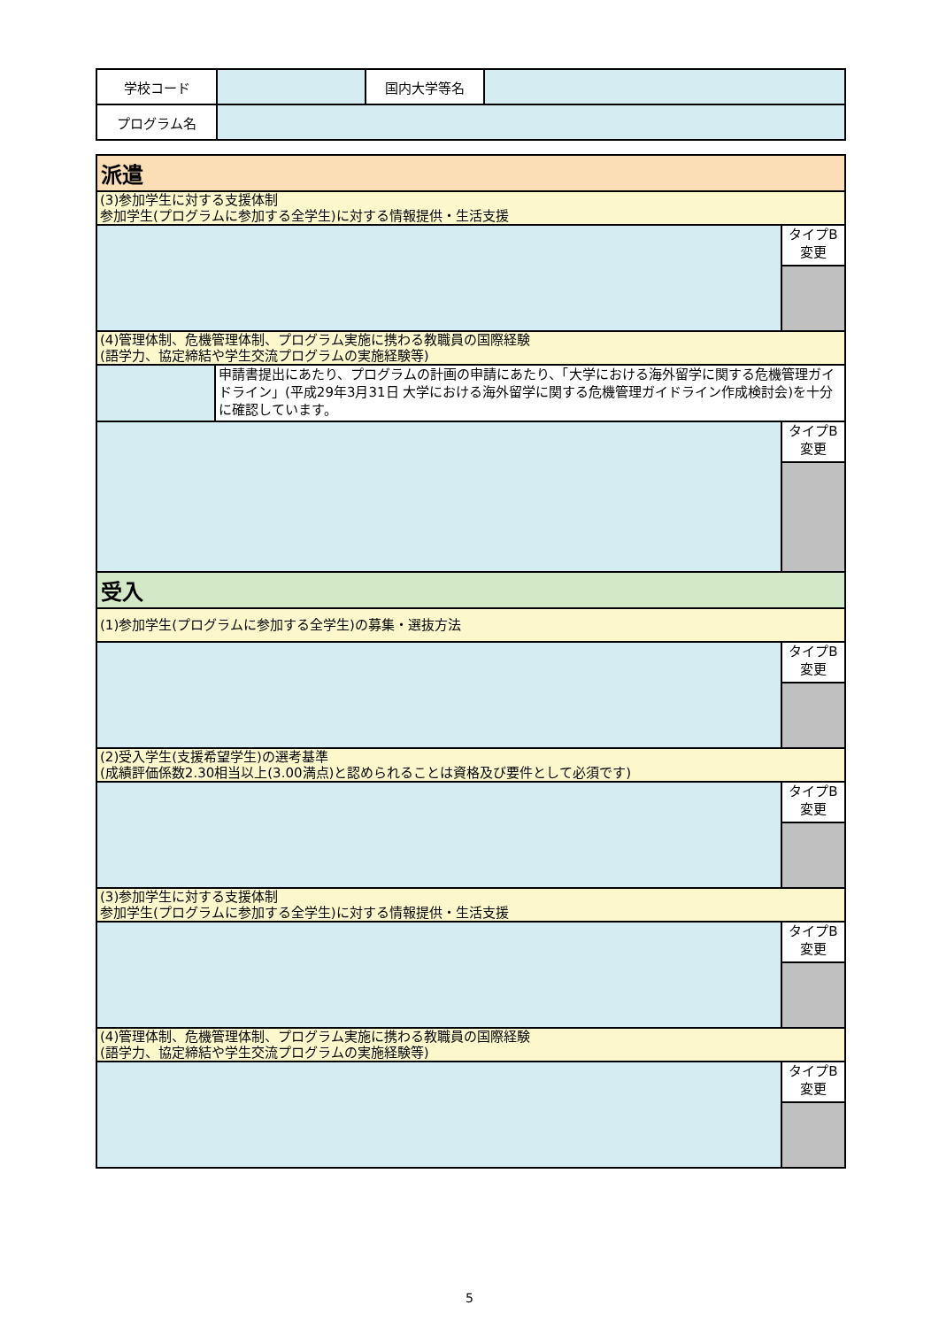| 学校コード | | 国内大学等名 | |
| プログラム名 | | | |
| 派遣 | | |
| (3)参加学生に対する支援体制 参加学生(プログラムに参加する全学生)に対する情報提供・生活支援 | | |
| | | タイプB 変更 |
| (4)管理体制、危機管理体制、プログラム実施に携わる教職員の国際経験 (語学力、協定締結や学生交流プログラムの実施経験等) | | |
| | 申請書提出にあたり、プログラムの計画の申請にあたり、「大学における海外留学に関する危機管理ガイドライン」(平成29年3月31日 大学における海外留学に関する危機管理ガイドライン作成検討会)を十分に確認しています。 | |
| | | タイプB 変更 |
| 受入 | | |
| (1)参加学生(プログラムに参加する全学生)の募集・選抜方法 | | |
| | | タイプB 変更 |
| (2)受入学生(支援希望学生)の選考基準 (成績評価係数2.30相当以上(3.00満点)と認められることは資格及び要件として必須です) | | |
| | | タイプB 変更 |
| (3)参加学生に対する支援体制 参加学生(プログラムに参加する全学生)に対する情報提供・生活支援 | | |
| | | タイプB 変更 |
| (4)管理体制、危機管理体制、プログラム実施に携わる教職員の国際経験 (語学力、協定締結や学生交流プログラムの実施経験等) | | |
| | | タイプB 変更 |
5